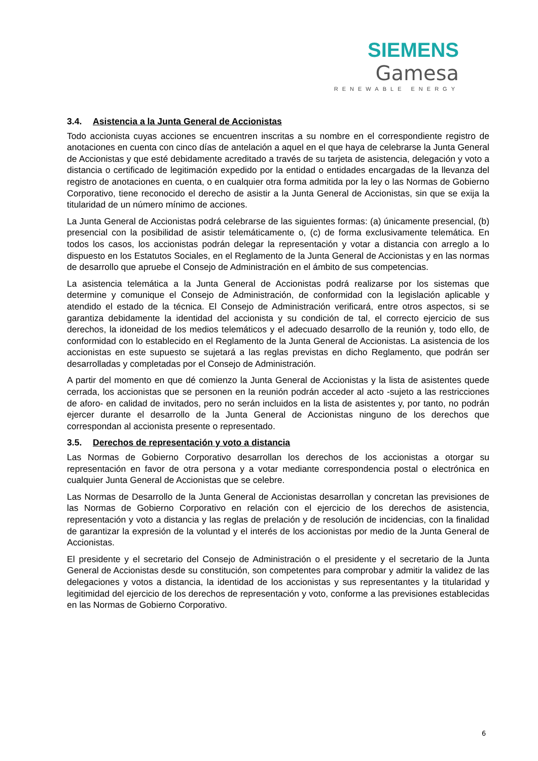SIEMENS Gamesa
RENEWABLE ENERGY
3.4. Asistencia a la Junta General de Accionistas
Todo accionista cuyas acciones se encuentren inscritas a su nombre en el correspondiente registro de anotaciones en cuenta con cinco días de antelación a aquel en el que haya de celebrarse la Junta General de Accionistas y que esté debidamente acreditado a través de su tarjeta de asistencia, delegación y voto a distancia o certificado de legitimación expedido por la entidad o entidades encargadas de la llevanza del registro de anotaciones en cuenta, o en cualquier otra forma admitida por la ley o las Normas de Gobierno Corporativo, tiene reconocido el derecho de asistir a la Junta General de Accionistas, sin que se exija la titularidad de un número mínimo de acciones.
La Junta General de Accionistas podrá celebrarse de las siguientes formas: (a) únicamente presencial, (b) presencial con la posibilidad de asistir telemáticamente o, (c) de forma exclusivamente telemática. En todos los casos, los accionistas podrán delegar la representación y votar a distancia con arreglo a lo dispuesto en los Estatutos Sociales, en el Reglamento de la Junta General de Accionistas y en las normas de desarrollo que apruebe el Consejo de Administración en el ámbito de sus competencias.
La asistencia telemática a la Junta General de Accionistas podrá realizarse por los sistemas que determine y comunique el Consejo de Administración, de conformidad con la legislación aplicable y atendido el estado de la técnica. El Consejo de Administración verificará, entre otros aspectos, si se garantiza debidamente la identidad del accionista y su condición de tal, el correcto ejercicio de sus derechos, la idoneidad de los medios telemáticos y el adecuado desarrollo de la reunión y, todo ello, de conformidad con lo establecido en el Reglamento de la Junta General de Accionistas. La asistencia de los accionistas en este supuesto se sujetará a las reglas previstas en dicho Reglamento, que podrán ser desarrolladas y completadas por el Consejo de Administración.
A partir del momento en que dé comienzo la Junta General de Accionistas y la lista de asistentes quede cerrada, los accionistas que se personen en la reunión podrán acceder al acto -sujeto a las restricciones de aforo- en calidad de invitados, pero no serán incluidos en la lista de asistentes y, por tanto, no podrán ejercer durante el desarrollo de la Junta General de Accionistas ninguno de los derechos que correspondan al accionista presente o representado.
3.5. Derechos de representación y voto a distancia
Las Normas de Gobierno Corporativo desarrollan los derechos de los accionistas a otorgar su representación en favor de otra persona y a votar mediante correspondencia postal o electrónica en cualquier Junta General de Accionistas que se celebre.
Las Normas de Desarrollo de la Junta General de Accionistas desarrollan y concretan las previsiones de las Normas de Gobierno Corporativo en relación con el ejercicio de los derechos de asistencia, representación y voto a distancia y las reglas de prelación y de resolución de incidencias, con la finalidad de garantizar la expresión de la voluntad y el interés de los accionistas por medio de la Junta General de Accionistas.
El presidente y el secretario del Consejo de Administración o el presidente y el secretario de la Junta General de Accionistas desde su constitución, son competentes para comprobar y admitir la validez de las delegaciones y votos a distancia, la identidad de los accionistas y sus representantes y la titularidad y legitimidad del ejercicio de los derechos de representación y voto, conforme a las previsiones establecidas en las Normas de Gobierno Corporativo.
6